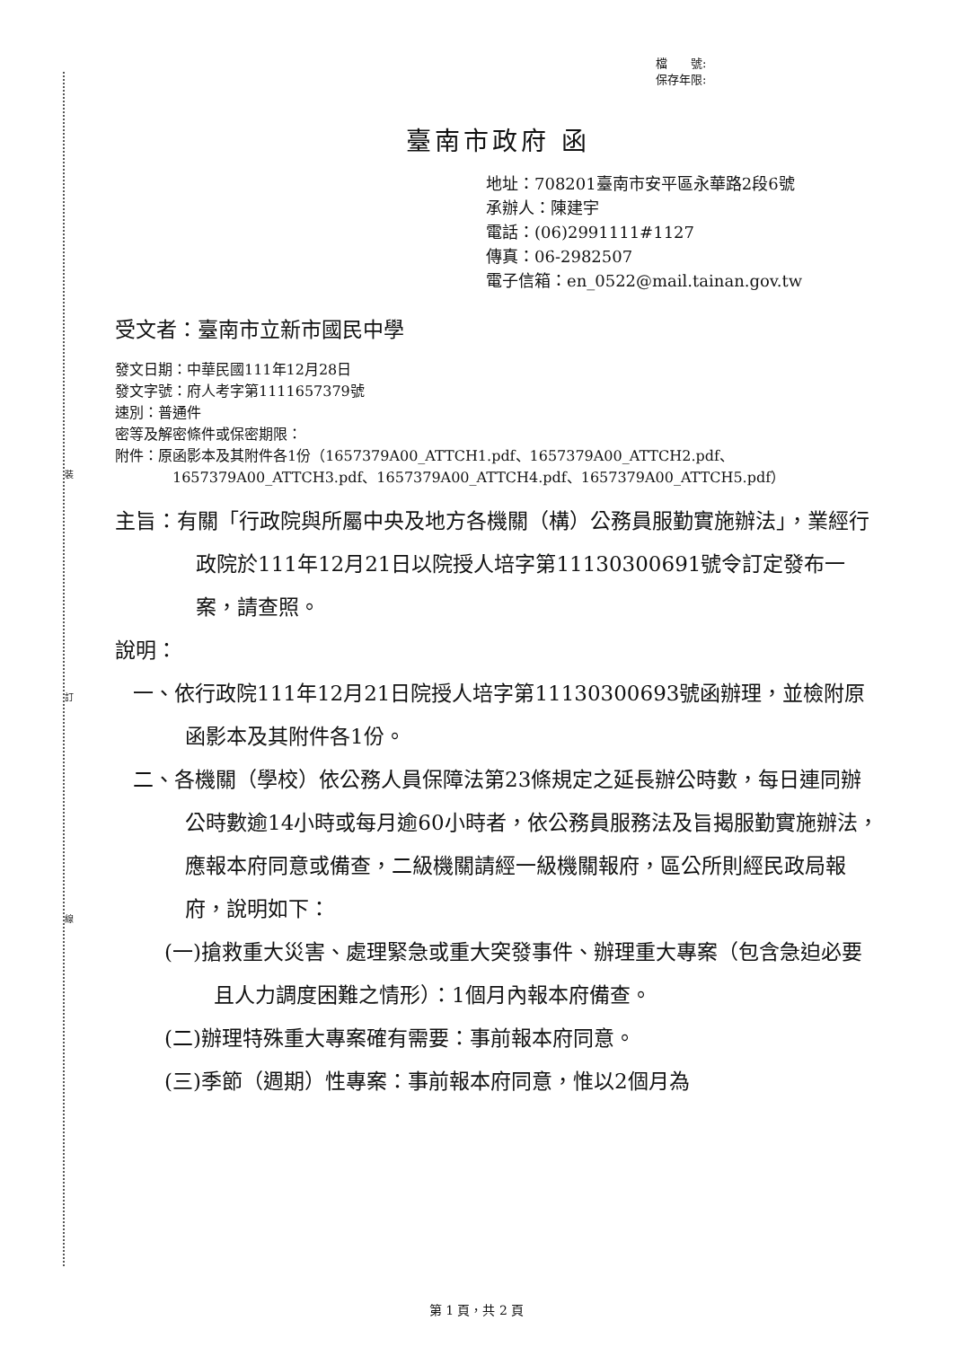裝
訂
線
檔　　號:
保存年限:
臺南市政府 函
地址：708201臺南市安平區永華路2段6號
承辦人：陳建宇
電話：(06)2991111#1127
傳真：06-2982507
電子信箱：en_0522@mail.tainan.gov.tw
受文者：臺南市立新市國民中學
發文日期：中華民國111年12月28日
發文字號：府人考字第1111657379號
速別：普通件
密等及解密條件或保密期限：
附件：原函影本及其附件各1份（1657379A00_ATTCH1.pdf、1657379A00_ATTCH2.pdf、1657379A00_ATTCH3.pdf、1657379A00_ATTCH4.pdf、1657379A00_ATTCH5.pdf）
主旨：有關「行政院與所屬中央及地方各機關（構）公務員服勤實施辦法」，業經行政院於111年12月21日以院授人培字第11130300691號令訂定發布一案，請查照。
說明：
一、依行政院111年12月21日院授人培字第11130300693號函辦理，並檢附原函影本及其附件各1份。
二、各機關（學校）依公務人員保障法第23條規定之延長辦公時數，每日連同辦公時數逾14小時或每月逾60小時者，依公務員服務法及旨揭服勤實施辦法，應報本府同意或備查，二級機關請經一級機關報府，區公所則經民政局報府，說明如下：
(一)搶救重大災害、處理緊急或重大突發事件、辦理重大專案（包含急迫必要且人力調度困難之情形）：1個月內報本府備查。
(二)辦理特殊重大專案確有需要：事前報本府同意。
(三)季節（週期）性專案：事前報本府同意，惟以2個月為
第 1 頁，共 2 頁